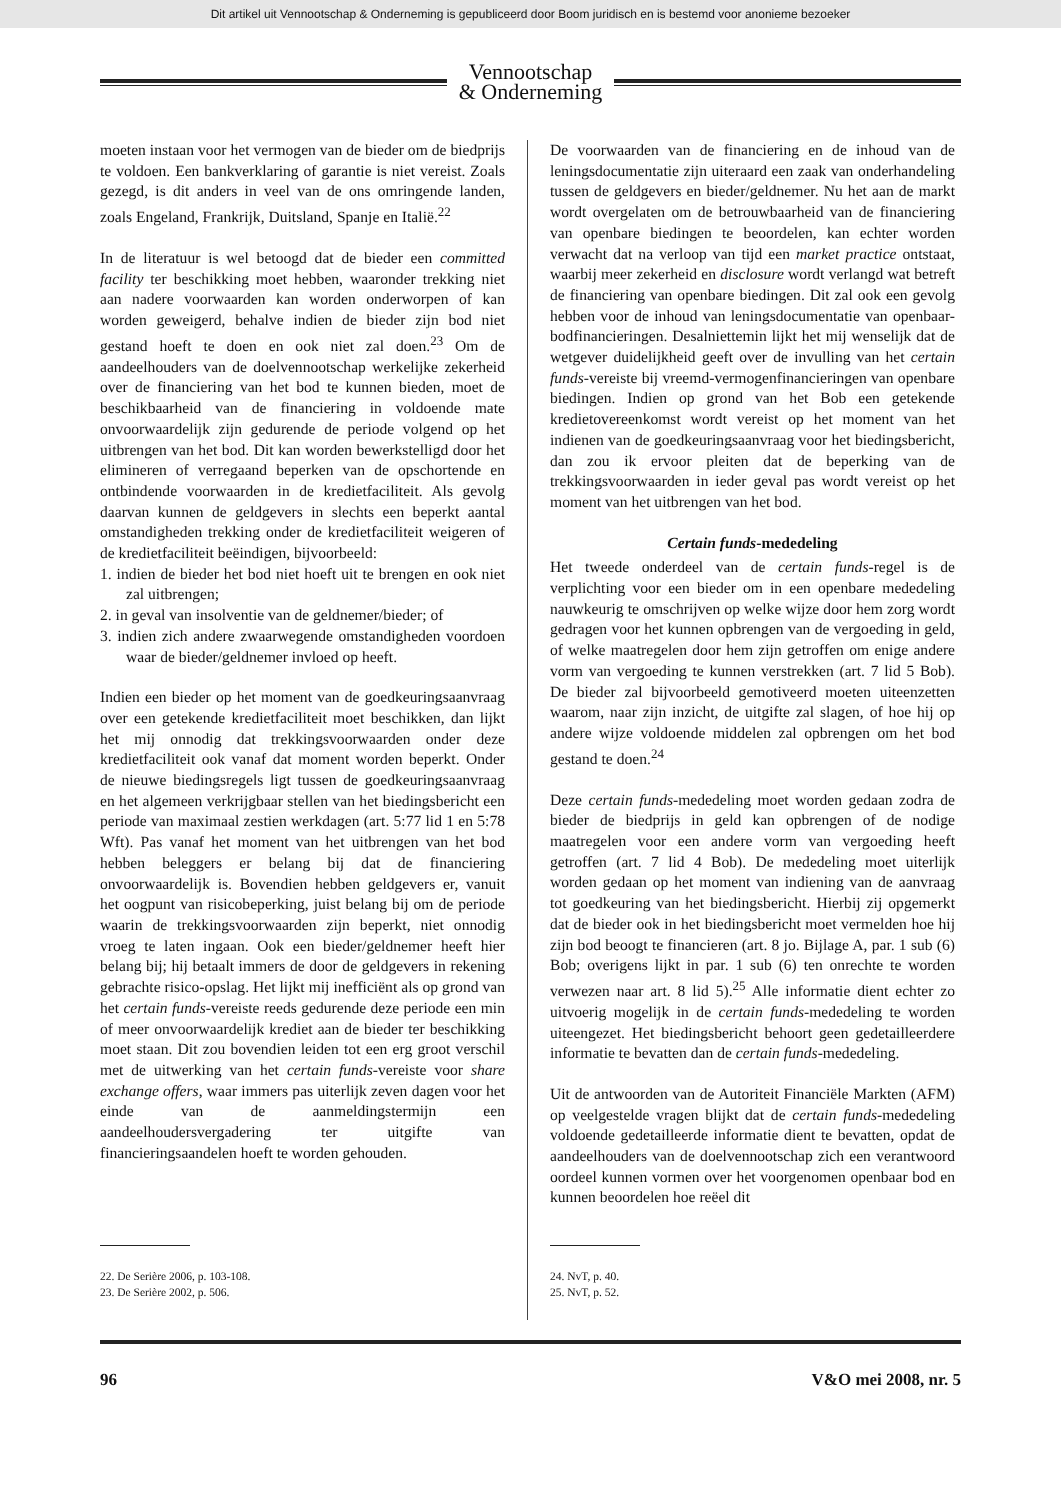Dit artikel uit Vennootschap & Onderneming is gepubliceerd door Boom juridisch en is bestemd voor anonieme bezoeker
Vennootschap
& Onderneming
moeten instaan voor het vermogen van de bieder om de biedprijs te voldoen. Een bankverklaring of garantie is niet vereist. Zoals gezegd, is dit anders in veel van de ons omringende landen, zoals Engeland, Frankrijk, Duitsland, Spanje en Italië.<sup>22</sup>
In de literatuur is wel betoogd dat de bieder een committed facility ter beschikking moet hebben, waaronder trekking niet aan nadere voorwaarden kan worden onderworpen of kan worden geweigerd, behalve indien de bieder zijn bod niet gestand hoeft te doen en ook niet zal doen.<sup>23</sup> Om de aandeelhouders van de doelvennootschap werkelijke zekerheid over de financiering van het bod te kunnen bieden, moet de beschikbaarheid van de financiering in voldoende mate onvoorwaardelijk zijn gedurende de periode volgend op het uitbrengen van het bod. Dit kan worden bewerkstelligd door het elimineren of verregaand beperken van de opschortende en ontbindende voorwaarden in de kredietfaciliteit. Als gevolg daarvan kunnen de geldgevers in slechts een beperkt aantal omstandigheden trekking onder de kredietfaciliteit weigeren of de kredietfaciliteit beëindigen, bijvoorbeeld:
1. indien de bieder het bod niet hoeft uit te brengen en ook niet zal uitbrengen;
2. in geval van insolventie van de geldnemer/bieder; of
3. indien zich andere zwaarwegende omstandigheden voordoen waar de bieder/geldnemer invloed op heeft.
Indien een bieder op het moment van de goedkeuringsaanvraag over een getekende kredietfaciliteit moet beschikken, dan lijkt het mij onnodig dat trekkingsvoorwaarden onder deze kredietfaciliteit ook vanaf dat moment worden beperkt. Onder de nieuwe biedingsregels ligt tussen de goedkeuringsaanvraag en het algemeen verkrijgbaar stellen van het biedingsbericht een periode van maximaal zestien werkdagen (art. 5:77 lid 1 en 5:78 Wft). Pas vanaf het moment van het uitbrengen van het bod hebben beleggers er belang bij dat de financiering onvoorwaardelijk is. Bovendien hebben geldgevers er, vanuit het oogpunt van risicobeperking, juist belang bij om de periode waarin de trekkingsvoorwaarden zijn beperkt, niet onnodig vroeg te laten ingaan. Ook een bieder/geldnemer heeft hier belang bij; hij betaalt immers de door de geldgevers in rekening gebrachte risico-opslag. Het lijkt mij inefficiënt als op grond van het certain funds-vereiste reeds gedurende deze periode een min of meer onvoorwaardelijk krediet aan de bieder ter beschikking moet staan. Dit zou bovendien leiden tot een erg groot verschil met de uitwerking van het certain funds-vereiste voor share exchange offers, waar immers pas uiterlijk zeven dagen voor het einde van de aanmeldingstermijn een aandeelhoudersvergadering ter uitgifte van financieringsaandelen hoeft te worden gehouden.
22. De Serière 2006, p. 103-108.
23. De Serière 2002, p. 506.
De voorwaarden van de financiering en de inhoud van de leningsdocumentatie zijn uiteraard een zaak van onderhandeling tussen de geldgevers en bieder/geldnemer. Nu het aan de markt wordt overgelaten om de betrouwbaarheid van de financiering van openbare biedingen te beoordelen, kan echter worden verwacht dat na verloop van tijd een market practice ontstaat, waarbij meer zekerheid en disclosure wordt verlangd wat betreft de financiering van openbare biedingen. Dit zal ook een gevolg hebben voor de inhoud van leningsdocumentatie van openbaar-bodfinancieringen. Desalniettemin lijkt het mij wenselijk dat de wetgever duidelijkheid geeft over de invulling van het certain funds-vereiste bij vreemd-vermogenfinancieringen van openbare biedingen. Indien op grond van het Bob een getekende kredietovereenkomst wordt vereist op het moment van het indienen van de goedkeuringsaanvraag voor het biedingsbericht, dan zou ik ervoor pleiten dat de beperking van de trekkingsvoorwaarden in ieder geval pas wordt vereist op het moment van het uitbrengen van het bod.
Certain funds-mededeling
Het tweede onderdeel van de certain funds-regel is de verplichting voor een bieder om in een openbare mededeling nauwkeurig te omschrijven op welke wijze door hem zorg wordt gedragen voor het kunnen opbrengen van de vergoeding in geld, of welke maatregelen door hem zijn getroffen om enige andere vorm van vergoeding te kunnen verstrekken (art. 7 lid 5 Bob). De bieder zal bijvoorbeeld gemotiveerd moeten uiteenzetten waarom, naar zijn inzicht, de uitgifte zal slagen, of hoe hij op andere wijze voldoende middelen zal opbrengen om het bod gestand te doen.<sup>24</sup>
Deze certain funds-mededeling moet worden gedaan zodra de bieder de biedprijs in geld kan opbrengen of de nodige maatregelen voor een andere vorm van vergoeding heeft getroffen (art. 7 lid 4 Bob). De mededeling moet uiterlijk worden gedaan op het moment van indiening van de aanvraag tot goedkeuring van het biedingsbericht. Hierbij zij opgemerkt dat de bieder ook in het biedingsbericht moet vermelden hoe hij zijn bod beoogt te financieren (art. 8 jo. Bijlage A, par. 1 sub (6) Bob; overigens lijkt in par. 1 sub (6) ten onrechte te worden verwezen naar art. 8 lid 5).<sup>25</sup> Alle informatie dient echter zo uitvoerig mogelijk in de certain funds-mededeling te worden uiteengezet. Het biedingsbericht behoort geen gedetailleerdere informatie te bevatten dan de certain funds-mededeling.
Uit de antwoorden van de Autoriteit Financiële Markten (AFM) op veelgestelde vragen blijkt dat de certain funds-mededeling voldoende gedetailleerde informatie dient te bevatten, opdat de aandeelhouders van de doelvennootschap zich een verantwoord oordeel kunnen vormen over het voorgenomen openbaar bod en kunnen beoordelen hoe reëel dit
24. NvT, p. 40.
25. NvT, p. 52.
96 V&O mei 2008, nr. 5